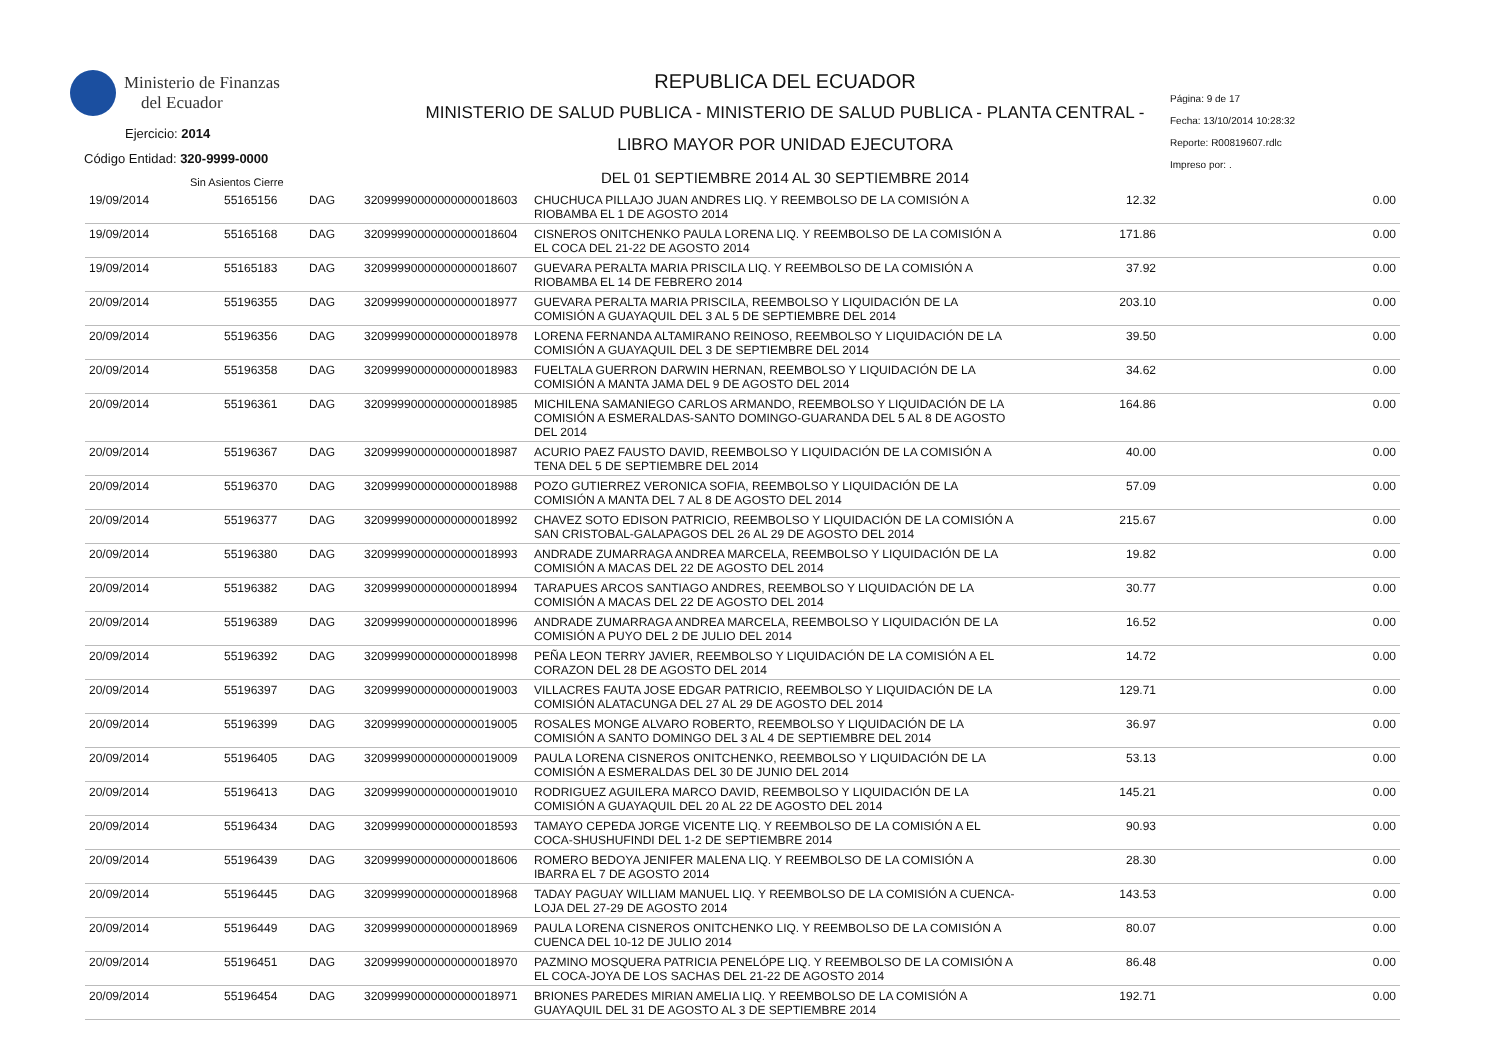Ministerio de Finanzas
del Ecuador
Ejercicio: 2014
Código Entidad: 320-9999-0000
Sin Asientos Cierre
REPUBLICA DEL ECUADOR
MINISTERIO DE SALUD PUBLICA - MINISTERIO DE SALUD PUBLICA - PLANTA CENTRAL -
LIBRO MAYOR POR UNIDAD EJECUTORA
DEL 01 SEPTIEMBRE 2014 AL 30 SEPTIEMBRE 2014
Página: 9 de 17
Fecha: 13/10/2014 10:28:32
Reporte: R00819607.rdlc
Impreso por: .
| 19/09/2014 | 55165156 | DAG | 32099990000000000018603 | CHUCHUCA PILLAJO JUAN ANDRES LIQ. Y REEMBOLSO DE LA COMISIÓN A RIOBAMBA EL 1 DE AGOSTO 2014 | 12.32 | 0.00 |
| 19/09/2014 | 55165168 | DAG | 32099990000000000018604 | CISNEROS ONITCHENKO PAULA LORENA LIQ. Y REEMBOLSO DE LA COMISIÓN A EL COCA DEL 21-22 DE AGOSTO 2014 | 171.86 | 0.00 |
| 19/09/2014 | 55165183 | DAG | 32099990000000000018607 | GUEVARA PERALTA MARIA PRISCILA LIQ. Y REEMBOLSO DE LA COMISIÓN A RIOBAMBA EL 14 DE FEBRERO 2014 | 37.92 | 0.00 |
| 20/09/2014 | 55196355 | DAG | 32099990000000000018977 | GUEVARA PERALTA MARIA PRISCILA, REEMBOLSO Y LIQUIDACIÓN DE LA COMISIÓN A GUAYAQUIL DEL 3 AL 5 DE SEPTIEMBRE DEL 2014 | 203.10 | 0.00 |
| 20/09/2014 | 55196356 | DAG | 32099990000000000018978 | LORENA FERNANDA ALTAMIRANO REINOSO, REEMBOLSO Y LIQUIDACIÓN DE LA COMISIÓN A GUAYAQUIL DEL 3 DE SEPTIEMBRE DEL 2014 | 39.50 | 0.00 |
| 20/09/2014 | 55196358 | DAG | 32099990000000000018983 | FUELTALA GUERRON DARWIN HERNAN, REEMBOLSO Y LIQUIDACIÓN DE LA COMISIÓN A MANTA JAMA DEL 9 DE AGOSTO DEL 2014 | 34.62 | 0.00 |
| 20/09/2014 | 55196361 | DAG | 32099990000000000018985 | MICHILENA SAMANIEGO CARLOS ARMANDO, REEMBOLSO Y LIQUIDACIÓN DE LA COMISIÓN A ESMERALDAS-SANTO DOMINGO-GUARANDA DEL 5 AL 8 DE AGOSTO DEL 2014 | 164.86 | 0.00 |
| 20/09/2014 | 55196367 | DAG | 32099990000000000018987 | ACURIO PAEZ FAUSTO DAVID, REEMBOLSO Y LIQUIDACIÓN DE LA COMISIÓN A TENA DEL 5 DE SEPTIEMBRE DEL 2014 | 40.00 | 0.00 |
| 20/09/2014 | 55196370 | DAG | 32099990000000000018988 | POZO GUTIERREZ VERONICA SOFIA, REEMBOLSO Y LIQUIDACIÓN DE LA COMISIÓN A MANTA DEL 7 AL 8 DE AGOSTO DEL 2014 | 57.09 | 0.00 |
| 20/09/2014 | 55196377 | DAG | 32099990000000000018992 | CHAVEZ SOTO EDISON PATRICIO, REEMBOLSO Y LIQUIDACIÓN DE LA COMISIÓN A SAN CRISTOBAL-GALAPAGOS DEL 26 AL 29 DE AGOSTO DEL 2014 | 215.67 | 0.00 |
| 20/09/2014 | 55196380 | DAG | 32099990000000000018993 | ANDRADE ZUMARRAGA ANDREA MARCELA, REEMBOLSO Y LIQUIDACIÓN DE LA COMISIÓN A MACAS DEL 22 DE AGOSTO DEL 2014 | 19.82 | 0.00 |
| 20/09/2014 | 55196382 | DAG | 32099990000000000018994 | TARAPUES ARCOS SANTIAGO ANDRES, REEMBOLSO Y LIQUIDACIÓN DE LA COMISIÓN A MACAS DEL 22 DE AGOSTO DEL 2014 | 30.77 | 0.00 |
| 20/09/2014 | 55196389 | DAG | 32099990000000000018996 | ANDRADE ZUMARRAGA ANDREA MARCELA, REEMBOLSO Y LIQUIDACIÓN DE LA COMISIÓN A PUYO DEL 2 DE JULIO DEL 2014 | 16.52 | 0.00 |
| 20/09/2014 | 55196392 | DAG | 32099990000000000018998 | PEÑA LEON TERRY JAVIER, REEMBOLSO Y LIQUIDACIÓN DE LA COMISIÓN A EL CORAZON DEL 28 DE AGOSTO DEL 2014 | 14.72 | 0.00 |
| 20/09/2014 | 55196397 | DAG | 32099990000000000019003 | VILLACRES FAUTA JOSE EDGAR PATRICIO, REEMBOLSO Y LIQUIDACIÓN DE LA COMISIÓN ALATACUNGA DEL 27 AL 29 DE AGOSTO DEL 2014 | 129.71 | 0.00 |
| 20/09/2014 | 55196399 | DAG | 32099990000000000019005 | ROSALES MONGE ALVARO ROBERTO, REEMBOLSO Y LIQUIDACIÓN DE LA COMISIÓN A SANTO DOMINGO DEL 3 AL 4 DE SEPTIEMBRE DEL 2014 | 36.97 | 0.00 |
| 20/09/2014 | 55196405 | DAG | 32099990000000000019009 | PAULA LORENA CISNEROS ONITCHENKO, REEMBOLSO Y LIQUIDACIÓN DE LA COMISIÓN A ESMERALDAS DEL 30 DE JUNIO DEL 2014 | 53.13 | 0.00 |
| 20/09/2014 | 55196413 | DAG | 32099990000000000019010 | RODRIGUEZ AGUILERA MARCO DAVID, REEMBOLSO Y LIQUIDACIÓN DE LA COMISIÓN A GUAYAQUIL DEL 20 AL 22 DE AGOSTO DEL 2014 | 145.21 | 0.00 |
| 20/09/2014 | 55196434 | DAG | 32099990000000000018593 | TAMAYO CEPEDA JORGE VICENTE LIQ. Y REEMBOLSO DE LA COMISIÓN A EL COCA-SHUSHUFINDI DEL 1-2 DE SEPTIEMBRE 2014 | 90.93 | 0.00 |
| 20/09/2014 | 55196439 | DAG | 32099990000000000018606 | ROMERO BEDOYA JENIFER MALENA LIQ. Y REEMBOLSO DE LA COMISIÓN A IBARRA EL 7 DE AGOSTO 2014 | 28.30 | 0.00 |
| 20/09/2014 | 55196445 | DAG | 32099990000000000018968 | TADAY PAGUAY WILLIAM MANUEL LIQ. Y REEMBOLSO DE LA COMISIÓN A CUENCA-LOJA DEL 27-29 DE AGOSTO 2014 | 143.53 | 0.00 |
| 20/09/2014 | 55196449 | DAG | 32099990000000000018969 | PAULA LORENA CISNEROS ONITCHENKO LIQ. Y REEMBOLSO DE LA COMISIÓN A CUENCA DEL 10-12 DE JULIO 2014 | 80.07 | 0.00 |
| 20/09/2014 | 55196451 | DAG | 32099990000000000018970 | PAZMINO MOSQUERA PATRICIA PENELÓPE LIQ. Y REEMBOLSO DE LA COMISIÓN A EL COCA-JOYA DE LOS SACHAS DEL 21-22 DE AGOSTO 2014 | 86.48 | 0.00 |
| 20/09/2014 | 55196454 | DAG | 32099990000000000018971 | BRIONES PAREDES MIRIAN AMELIA LIQ. Y REEMBOLSO DE LA COMISIÓN A GUAYAQUIL DEL 31 DE AGOSTO AL 3 DE SEPTIEMBRE 2014 | 192.71 | 0.00 |